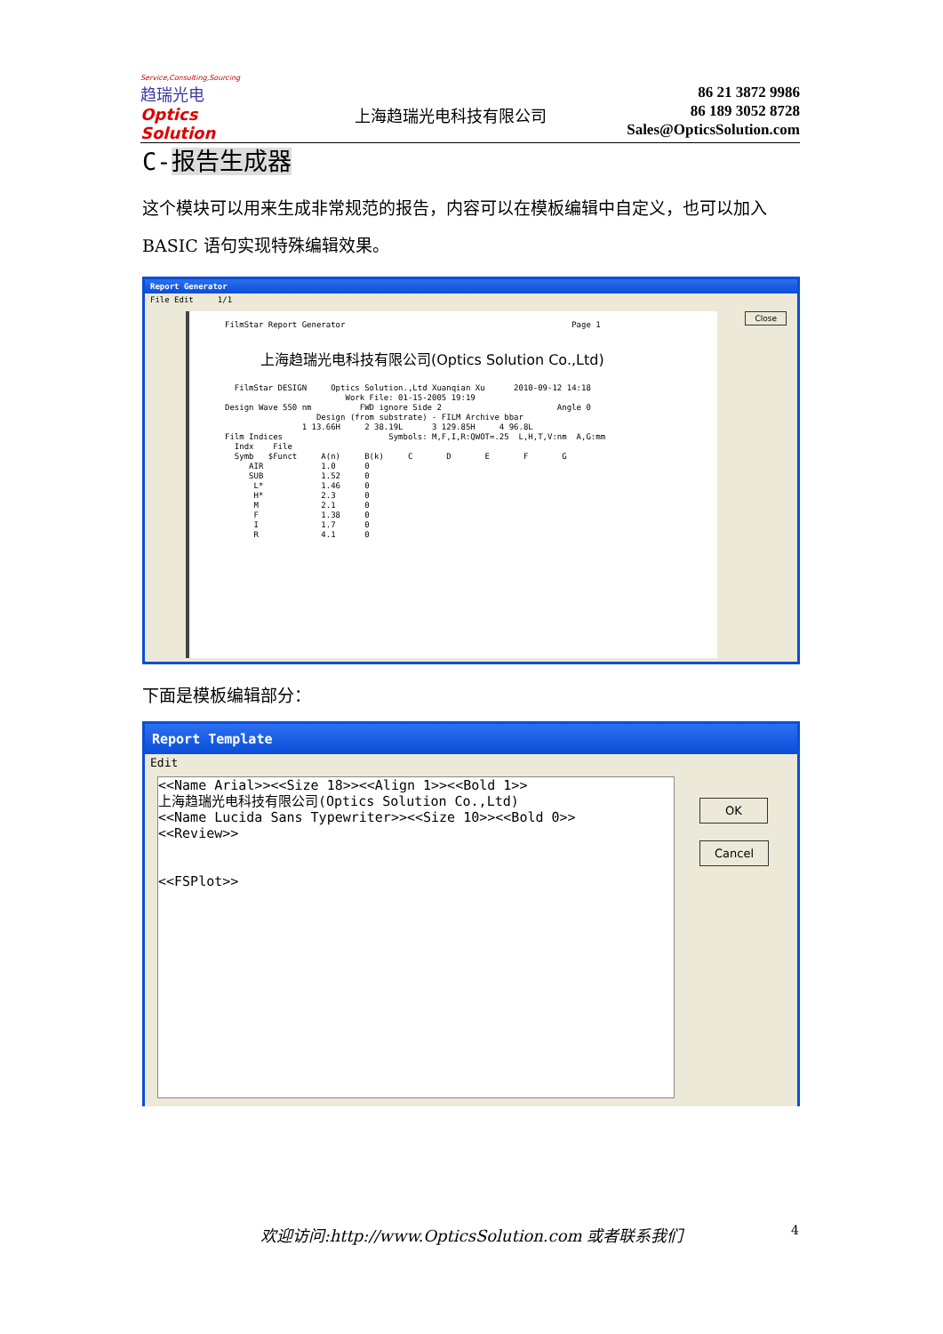Service,Consulting,Sourcing
趋瑞光电
Optics Solution
上海趋瑞光电科技有限公司
86 21 3872 9986
86 189 3052 8728
Sales@OpticsSolution.com
C-报告生成器
这个模块可以用来生成非常规范的报告，内容可以在模板编辑中自定义，也可以加入 BASIC 语句实现特殊编辑效果。
Report Generator
File Edit 1/1 Close
FilmStar Report Generator                                               Page 1
上海趋瑞光电科技有限公司(Optics Solution Co.,Ltd)
  FilmStar DESIGN     Optics Solution.,Ltd Xuanqian Xu      2010-09-12 14:18
                         Work File: 01-15-2005 19:19
Design Wave 550 nm          FWD ignore Side 2                        Angle 0
                   Design (from substrate) - FILM Archive bbar
                1 13.66H     2 38.19L      3 129.85H     4 96.8L
Film Indices                      Symbols: M,F,I,R:QWOT=.25  L,H,T,V:nm  A,G:mm
  Indx    File
  Symb   $Funct     A(n)     B(k)     C       D       E       F       G
     AIR            1.0      0
     SUB            1.52     0
      L*            1.46     0
      H*            2.3      0
      M             2.1      0
      F             1.38     0
      I             1.7      0
      R             4.1      0
下面是模板编辑部分：
Report Template
Edit
<<Name Arial>><<Size 18>><<Align 1>><<Bold 1>>
上海趋瑞光电科技有限公司(Optics Solution Co.,Ltd)
<<Name Lucida Sans Typewriter>><<Size 10>><<Bold 0>>
<<Review>>


<<FSPlot>>
OK
Cancel
欢迎访问:http://www.OpticsSolution.com 或者联系我们 4